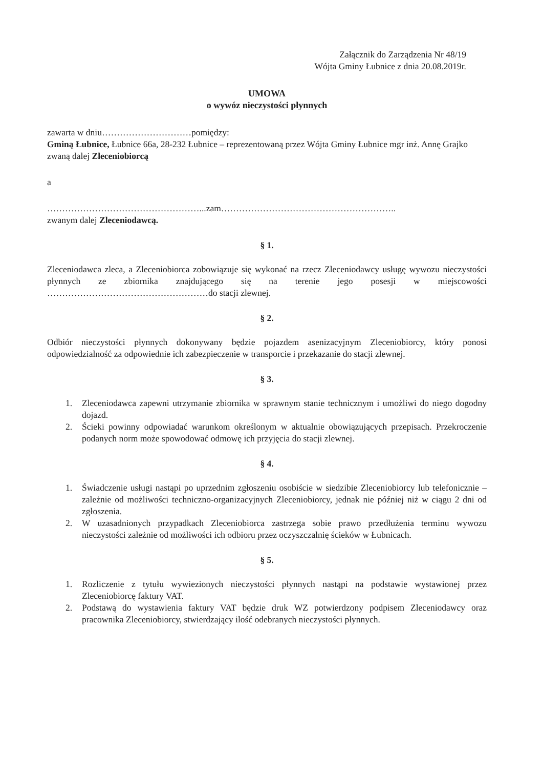Załącznik do Zarządzenia Nr 48/19
Wójta Gminy Łubnice z dnia 20.08.2019r.
UMOWA
o wywóz nieczystości płynnych
zawarta w dniu…………………………pomiędzy:
Gminą Łubnice, Łubnice 66a, 28-232 Łubnice – reprezentowaną przez Wójta Gminy Łubnice mgr inż. Annę Grajko
zwaną dalej Zleceniobiorcą
a
……………………………………………...zam…………………………………………………..
zwanym dalej Zleceniodawcą.
§ 1.
Zleceniodawca zleca, a Zleceniobiorca zobowiązuje się wykonać na rzecz Zleceniodawcy usługę wywozu nieczystości płynnych ze zbiornika znajdującego się na terenie jego posesji w miejscowości ………………………………………………do stacji zlewnej.
§ 2.
Odbiór nieczystości płynnych dokonywany będzie pojazdem asenizacyjnym Zleceniobiorcy, który ponosi odpowiedzialność za odpowiednie ich zabezpieczenie w transporcie i przekazanie do stacji zlewnej.
§ 3.
1. Zleceniodawca zapewni utrzymanie zbiornika w sprawnym stanie technicznym i umożliwi do niego dogodny dojazd.
2. Ścieki powinny odpowiadać warunkom określonym w aktualnie obowiązujących przepisach. Przekroczenie podanych norm może spowodować odmowę ich przyjęcia do stacji zlewnej.
§ 4.
1. Świadczenie usługi nastąpi po uprzednim zgłoszeniu osobiście w siedzibie Zleceniobiorcy lub telefonicznie – zależnie od możliwości techniczno-organizacyjnych Zleceniobiorcy, jednak nie później niż w ciągu 2 dni od zgłoszenia.
2. W uzasadnionych przypadkach Zleceniobiorca zastrzega sobie prawo przedłużenia terminu wywozu nieczystości zależnie od możliwości ich odbioru przez oczyszczalnię ścieków w Łubnicach.
§ 5.
1. Rozliczenie z tytułu wywiezionych nieczystości płynnych nastąpi na podstawie wystawionej przez Zleceniobiorcę faktury VAT.
2. Podstawą do wystawienia faktury VAT będzie druk WZ potwierdzony podpisem Zleceniodawcy oraz pracownika Zleceniobiorcy, stwierdzający ilość odebranych nieczystości płynnych.